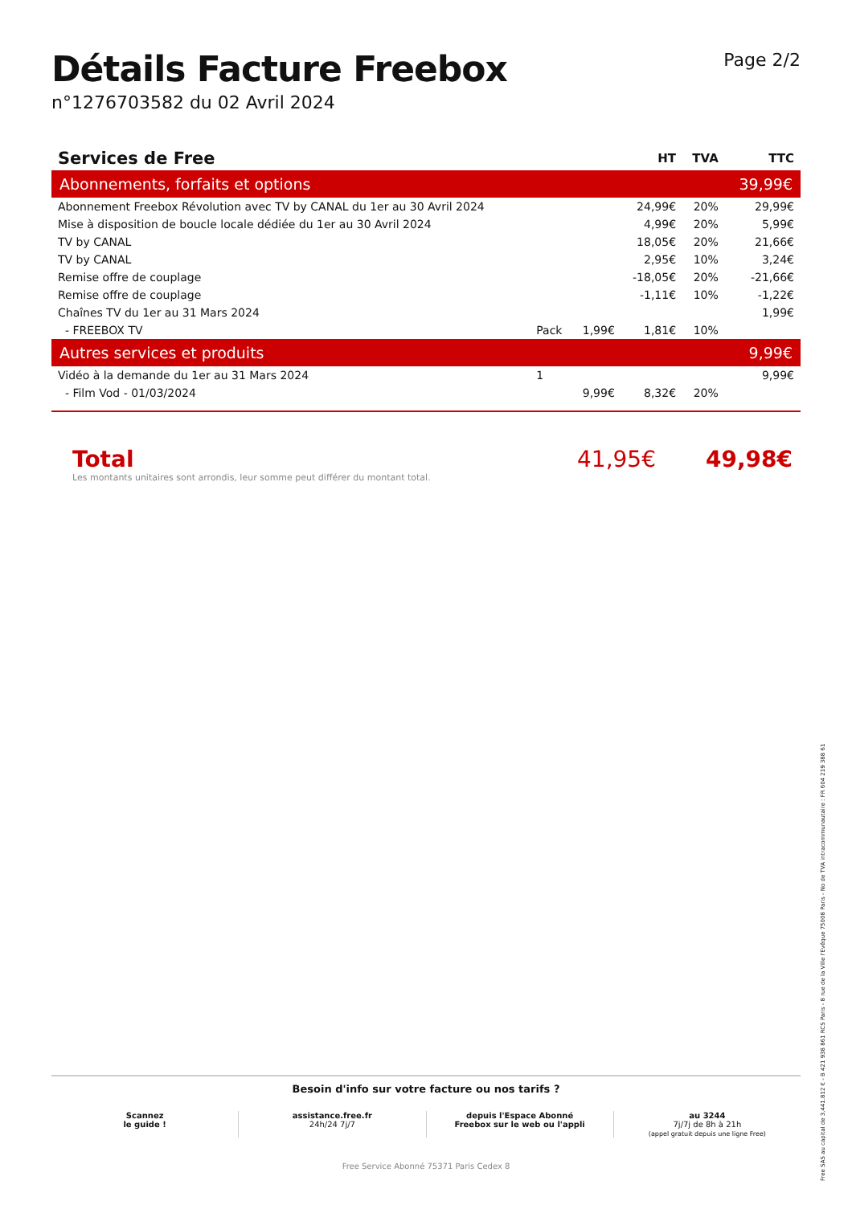Détails Facture Freebox
n°1276703582 du 02 Avril 2024
Page 2/2
| Services de Free | | | HT | TVA | TTC |
| --- | --- | --- | --- | --- | --- |
| Abonnements, forfaits et options | | | | | 39,99€ |
| Abonnement Freebox Révolution avec TV by CANAL du 1er au 30 Avril 2024 | | | 24,99€ | 20% | 29,99€ |
| Mise à disposition de boucle locale dédiée du 1er au 30 Avril 2024 | | | 4,99€ | 20% | 5,99€ |
| TV by CANAL | | | 18,05€ | 20% | 21,66€ |
| TV by CANAL | | | 2,95€ | 10% | 3,24€ |
| Remise offre de couplage | | | -18,05€ | 20% | -21,66€ |
| Remise offre de couplage | | | -1,11€ | 10% | -1,22€ |
| Chaînes TV du 1er au 31 Mars 2024 | | | | | 1,99€ |
| - FREEBOX TV | Pack | 1,99€ | 1,81€ | 10% | |
| Autres services et produits | | | | | 9,99€ |
| Vidéo à la demande du 1er au 31 Mars 2024 | 1 | | | | 9,99€ |
| - Film Vod - 01/03/2024 | | 9,99€ | 8,32€ | 20% | |
Total
Les montants unitaires sont arrondis, leur somme peut différer du montant total.
41,95€ 49,98€
Besoin d'info sur votre facture ou nos tarifs ?
Scannez
le guide !
assistance.free.fr
24h/24 7j/7
depuis l'Espace Abonné
Freebox sur le web ou l'appli
au 3244
7j/7j de 8h à 21h
(appel gratuit depuis une ligne Free)
Free Service Abonné 75371 Paris Cedex 8
Free SAS au capital de 3.441.812 € - B 421 938 861 RCS Paris - 8 rue de la Ville l'Evêque 75008 Paris - No de TVA intracommunautaire : FR 604 219 388 61